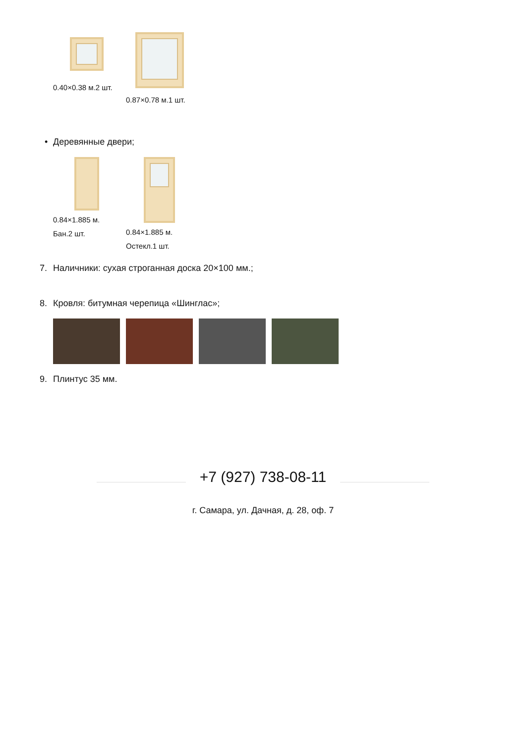0.40×0.38 м.2 шт.
0.87×0.78 м.1 шт.
• Деревянные двери;
0.84×1.885 м. Бан.2 шт.
0.84×1.885 м. Остекл.1 шт.
7. Наличники: сухая строганная доска 20×100 мм.;
8. Кровля: битумная черепица «Шинглас»;
9. Плинтус 35 мм.
+7 (927) 738-08-11
г. Самара, ул. Дачная, д. 28, оф. 7